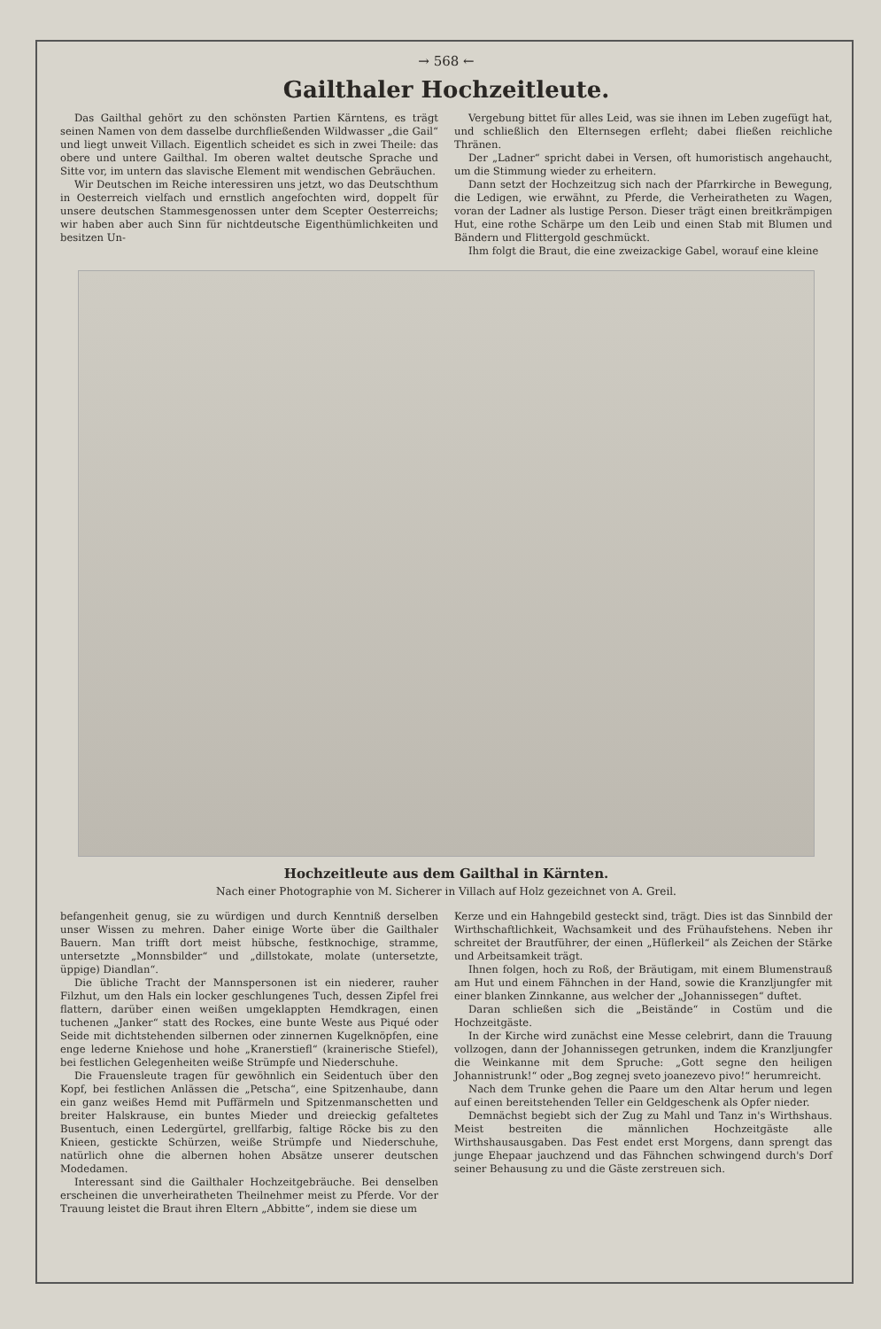→ 568 ←
Gailthaler Hochzeitleute.
Das Gailthal gehört zu den schönsten Partien Kärntens, es trägt seinen Namen von dem dasselbe durchfließenden Wildwasser „die Gail“ und liegt unweit Villach. Eigentlich scheidet es sich in zwei Theile: das obere und untere Gailthal. Im oberen waltet deutsche Sprache und Sitte vor, im untern das slavische Element mit wendischen Gebräuchen.
Wir Deutschen im Reiche interessiren uns jetzt, wo das Deutschthum in Oesterreich vielfach und ernstlich angefochten wird, doppelt für unsere deutschen Stammesgenossen unter dem Scepter Oesterreichs; wir haben aber auch Sinn für nichtdeutsche Eigenthümlichkeiten und besitzen Un-
Vergebung bittet für alles Leid, was sie ihnen im Leben zugefügt hat, und schließlich den Elternsegen erfleht; dabei fließen reichliche Thränen.
Der „Ladner“ spricht dabei in Versen, oft humoristisch angehaucht, um die Stimmung wieder zu erheitern.
Dann setzt der Hochzeitzug sich nach der Pfarrkirche in Bewegung, die Ledigen, wie erwähnt, zu Pferde, die Verheiratheten zu Wagen, voran der Ladner als lustige Person. Dieser trägt einen breitkrämpigen Hut, eine rothe Schärpe um den Leib und einen Stab mit Blumen und Bändern und Flittergold geschmückt.
Ihm folgt die Braut, die eine zweizackige Gabel, worauf eine kleine
Hochzeitleute aus dem Gailthal in Kärnten.
Nach einer Photographie von M. Sicherer in Villach auf Holz gezeichnet von A. Greil.
befangenheit genug, sie zu würdigen und durch Kenntniß derselben unser Wissen zu mehren. Daher einige Worte über die Gailthaler Bauern. Man trifft dort meist hübsche, festknochige, stramme, untersetzte „Monnsbilder“ und „dillstokate, molate (untersetzte, üppige) Diandlan“.
Die übliche Tracht der Mannspersonen ist ein niederer, rauher Filzhut, um den Hals ein locker geschlungenes Tuch, dessen Zipfel frei flattern, darüber einen weißen umgeklappten Hemdkragen, einen tuchenen „Janker“ statt des Rockes, eine bunte Weste aus Piqué oder Seide mit dichtstehenden silbernen oder zinnernen Kugelknöpfen, eine enge lederne Kniehose und hohe „Kranerstiefl“ (krainerische Stiefel), bei festlichen Gelegenheiten weiße Strümpfe und Niederschuhe.
Die Frauensleute tragen für gewöhnlich ein Seidentuch über den Kopf, bei festlichen Anlässen die „Petscha“, eine Spitzenhaube, dann ein ganz weißes Hemd mit Puffärmeln und Spitzenmanschetten und breiter Halskrause, ein buntes Mieder und dreieckig gefaltetes Busentuch, einen Ledergürtel, grellfarbig, faltige Röcke bis zu den Knieen, gestickte Schürzen, weiße Strümpfe und Niederschuhe, natürlich ohne die albernen hohen Absätze unserer deutschen Modedamen.
Interessant sind die Gailthaler Hochzeitgebräuche. Bei denselben erscheinen die unverheiratheten Theilnehmer meist zu Pferde. Vor der Trauung leistet die Braut ihren Eltern „Abbitte“, indem sie diese um
Kerze und ein Hahngebild gesteckt sind, trägt. Dies ist das Sinnbild der Wirthschaftlichkeit, Wachsamkeit und des Frühaufstehens. Neben ihr schreitet der Brautführer, der einen „Hüflerkeil“ als Zeichen der Stärke und Arbeitsamkeit trägt.
Ihnen folgen, hoch zu Roß, der Bräutigam, mit einem Blumenstrauß am Hut und einem Fähnchen in der Hand, sowie die Kranzljungfer mit einer blanken Zinnkanne, aus welcher der „Johannissegen“ duftet.
Daran schließen sich die „Beiständе“ in Costüm und die Hochzeitgäste.
In der Kirche wird zunächst eine Messe celebrirt, dann die Trauung vollzogen, dann der Johannissegen getrunken, indem die Kranzljungfer die Weinkanne mit dem Spruche: „Gott segne den heiligen Johannistrunk!“ oder „Bog zegnej sveto joanezevo pivo!“ herumreicht.
Nach dem Trunke gehen die Paare um den Altar herum und legen auf einen bereitstehenden Teller ein Geldgeschenk als Opfer nieder.
Demnächst begiebt sich der Zug zu Mahl und Tanz in's Wirthshaus. Meist bestreiten die männlichen Hochzeitgäste alle Wirthshausausgaben. Das Fest endet erst Morgens, dann sprengt das junge Ehepaar jauchzend und das Fähnchen schwingend durch's Dorf seiner Behausung zu und die Gäste zerstreuen sich.